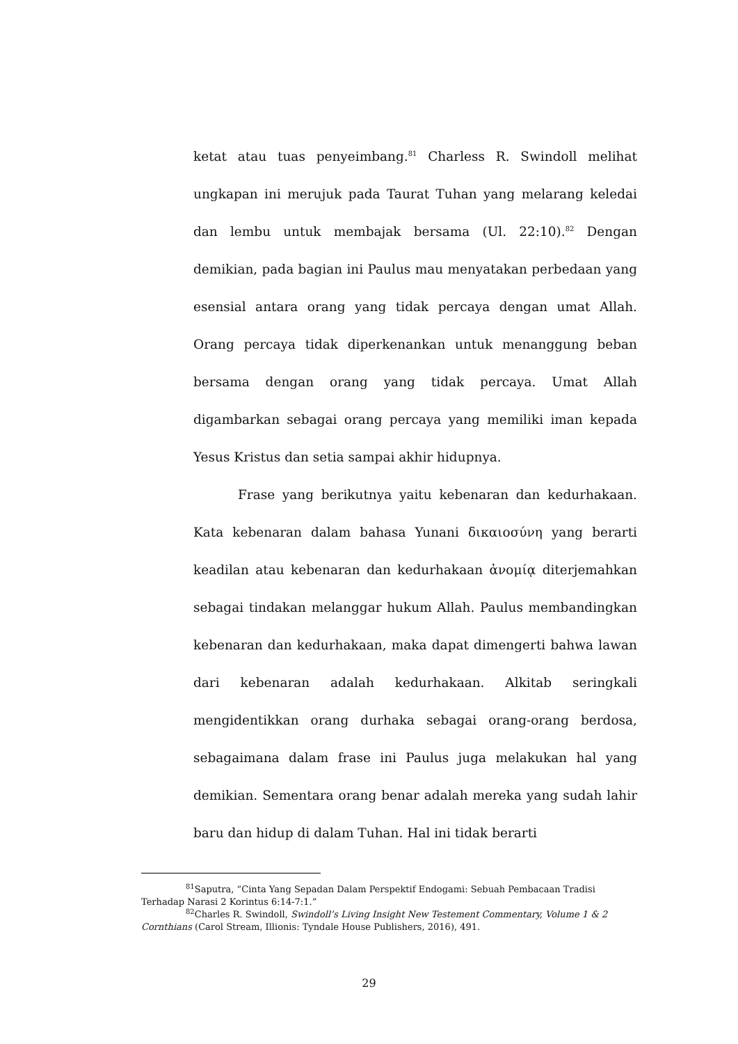ketat atau tuas penyeimbang.<sup>81</sup> Charless R. Swindoll melihat ungkapan ini merujuk pada Taurat Tuhan yang melarang keledai dan lembu untuk membajak bersama (Ul. 22:10).<sup>82</sup> Dengan demikian, pada bagian ini Paulus mau menyatakan perbedaan yang esensial antara orang yang tidak percaya dengan umat Allah. Orang percaya tidak diperkenankan untuk menanggung beban bersama dengan orang yang tidak percaya. Umat Allah digambarkan sebagai orang percaya yang memiliki iman kepada Yesus Kristus dan setia sampai akhir hidupnya.
Frase yang berikutnya yaitu kebenaran dan kedurhakaan. Kata kebenaran dalam bahasa Yunani δικαιοσύνη yang berarti keadilan atau kebenaran dan kedurhakaan ἀνομίᾳ diterjemahkan sebagai tindakan melanggar hukum Allah. Paulus membandingkan kebenaran dan kedurhakaan, maka dapat dimengerti bahwa lawan dari kebenaran adalah kedurhakaan. Alkitab seringkali mengidentikkan orang durhaka sebagai orang-orang berdosa, sebagaimana dalam frase ini Paulus juga melakukan hal yang demikian. Sementara orang benar adalah mereka yang sudah lahir baru dan hidup di dalam Tuhan. Hal ini tidak berarti
<sup>81</sup> Saputra, “Cinta Yang Sepadan Dalam Perspektif Endogami: Sebuah Pembacaan Tradisi Terhadap Narasi 2 Korintus 6:14-7:1.”
<sup>82</sup> Charles R. Swindoll, Swindoll’s Living Insight New Testement Commentary, Volume 1 & 2 Cornthians (Carol Stream, Illionis: Tyndale House Publishers, 2016), 491.
29